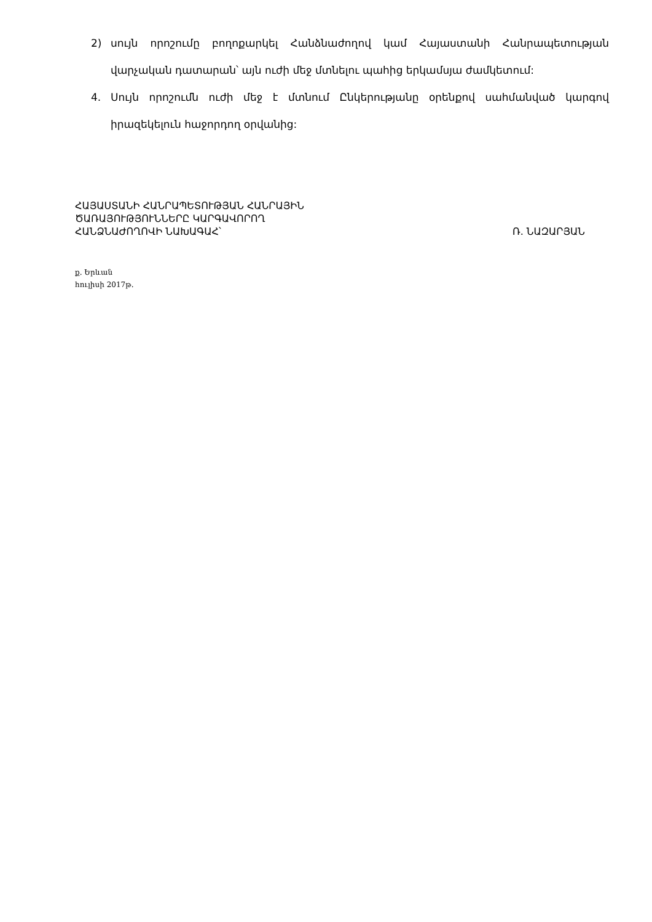2) սույն որոշումը բողոքարկել Հանձնաժողով կամ Հայաստանի Հանրապետության վարչական դատարան՝ այն ուժի մեջ մտնելու պահից երկամսյա ժամկետում:
4. Սույն որոշումն ուժի մեջ է մտնում Ընկերությանը օրենքով սահմանված կարգով իրազեկելուն հաջորդող օրվանից:
ՀԱՅԱՍՏԱՆԻ ՀԱՆՐԱՊԵՏՈՒԹՅԱՆ ՀԱՆՐԱՅԻՆ
ԾԱՌԱՅՈՒԹՅՈՒՆՆԵՐԸ ԿԱՐԳԱՎՈՐՈՂ
ՀԱՆՁՆԱԺՈՂՈՎԻ ՆԱԽԱԳԱՀ՝
Ռ. ՆԱԶԱՐՅԱՆ
ք. Երևան
հուլիսի 2017թ.